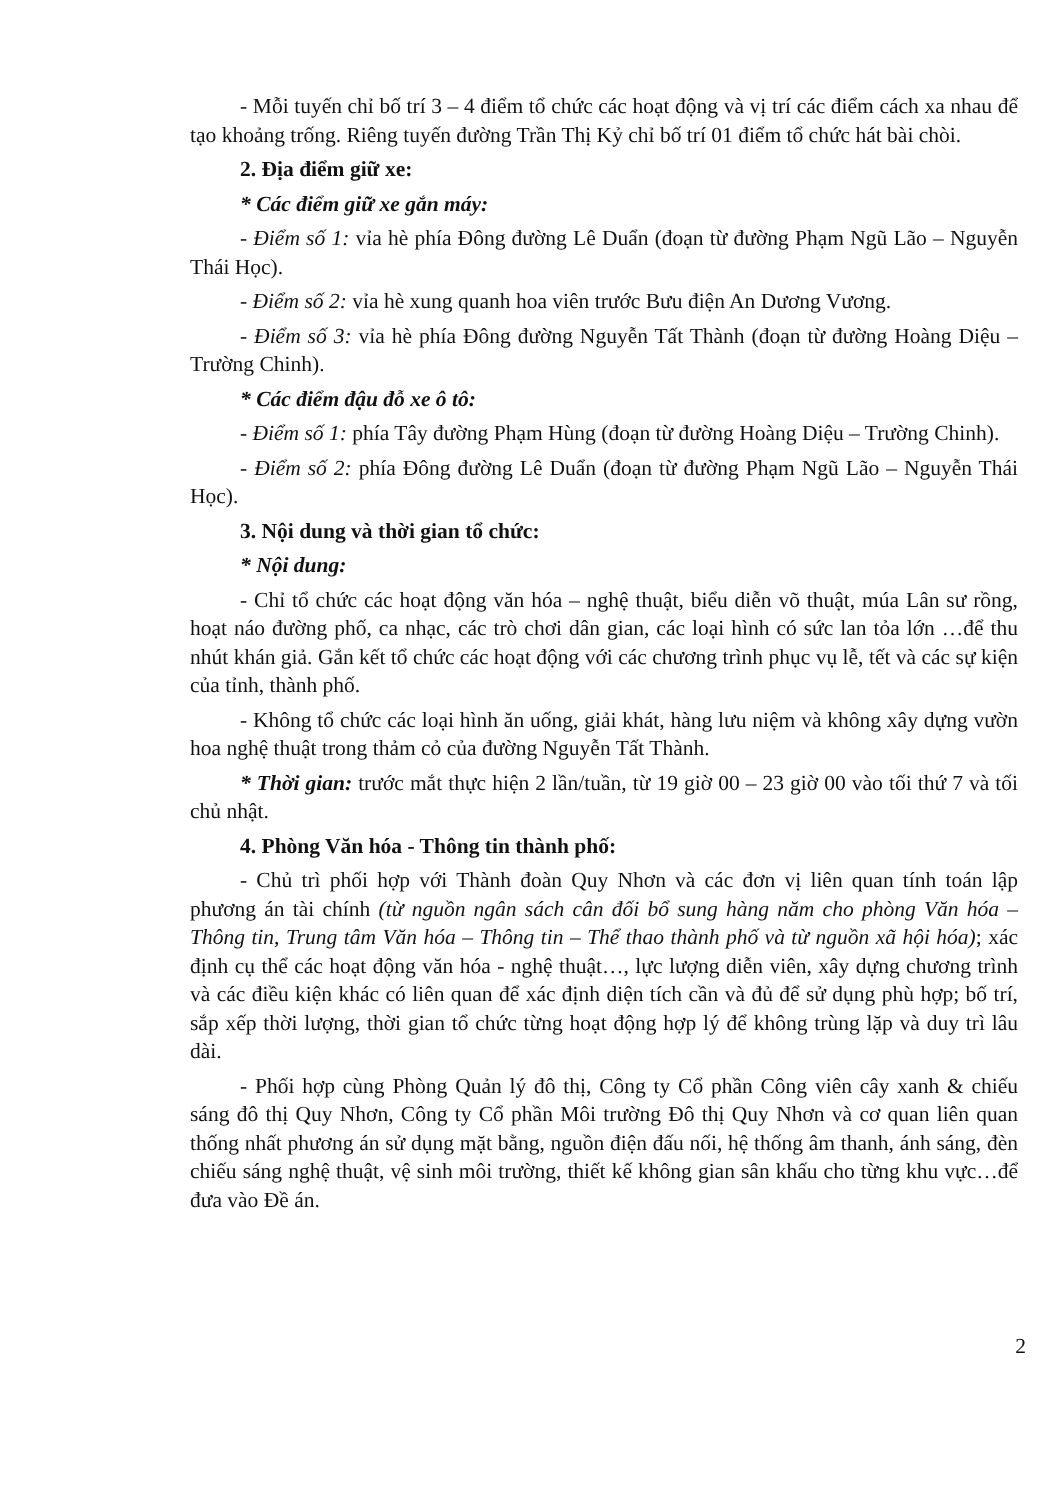- Mỗi tuyến chỉ bố trí 3 – 4 điểm tổ chức các hoạt động và vị trí các điểm cách xa nhau để tạo khoảng trống. Riêng tuyến đường Trần Thị Kỷ chỉ bố trí 01 điểm tổ chức hát bài chòi.
2. Địa điểm giữ xe:
* Các điểm giữ xe gắn máy:
- Điểm số 1: vỉa hè phía Đông đường Lê Duẩn (đoạn từ đường Phạm Ngũ Lão – Nguyễn Thái Học).
- Điểm số 2: vỉa hè xung quanh hoa viên trước Bưu điện An Dương Vương.
- Điểm số 3: vỉa hè phía Đông đường Nguyễn Tất Thành (đoạn từ đường Hoàng Diệu – Trường Chinh).
* Các điểm đậu đỗ xe ô tô:
- Điểm số 1: phía Tây đường Phạm Hùng (đoạn từ đường Hoàng Diệu – Trường Chinh).
- Điểm số 2: phía Đông đường Lê Duẩn (đoạn từ đường Phạm Ngũ Lão – Nguyễn Thái Học).
3. Nội dung và thời gian tổ chức:
* Nội dung:
- Chỉ tổ chức các hoạt động văn hóa – nghệ thuật, biểu diễn võ thuật, múa Lân sư rồng, hoạt náo đường phố, ca nhạc, các trò chơi dân gian, các loại hình có sức lan tỏa lớn …để thu nhút khán giả. Gắn kết tổ chức các hoạt động với các chương trình phục vụ lễ, tết và các sự kiện của tỉnh, thành phố.
- Không tổ chức các loại hình ăn uống, giải khát, hàng lưu niệm và không xây dựng vườn hoa nghệ thuật trong thảm cỏ của đường Nguyễn Tất Thành.
* Thời gian: trước mắt thực hiện 2 lần/tuần, từ 19 giờ 00 – 23 giờ 00 vào tối thứ 7 và tối chủ nhật.
4. Phòng Văn hóa - Thông tin thành phố:
- Chủ trì phối hợp với Thành đoàn Quy Nhơn và các đơn vị liên quan tính toán lập phương án tài chính (từ nguồn ngân sách cân đối bổ sung hàng năm cho phòng Văn hóa – Thông tin, Trung tâm Văn hóa – Thông tin – Thể thao thành phố và từ nguồn xã hội hóa); xác định cụ thể các hoạt động văn hóa - nghệ thuật…, lực lượng diễn viên, xây dựng chương trình và các điều kiện khác có liên quan để xác định diện tích cần và đủ để sử dụng phù hợp; bố trí, sắp xếp thời lượng, thời gian tổ chức từng hoạt động hợp lý để không trùng lặp và duy trì lâu dài.
- Phối hợp cùng Phòng Quản lý đô thị, Công ty Cổ phần Công viên cây xanh & chiếu sáng đô thị Quy Nhơn, Công ty Cổ phần Môi trường Đô thị Quy Nhơn và cơ quan liên quan thống nhất phương án sử dụng mặt bằng, nguồn điện đấu nối, hệ thống âm thanh, ánh sáng, đèn chiếu sáng nghệ thuật, vệ sinh môi trường, thiết kế không gian sân khấu cho từng khu vực…để đưa vào Đề án.
2